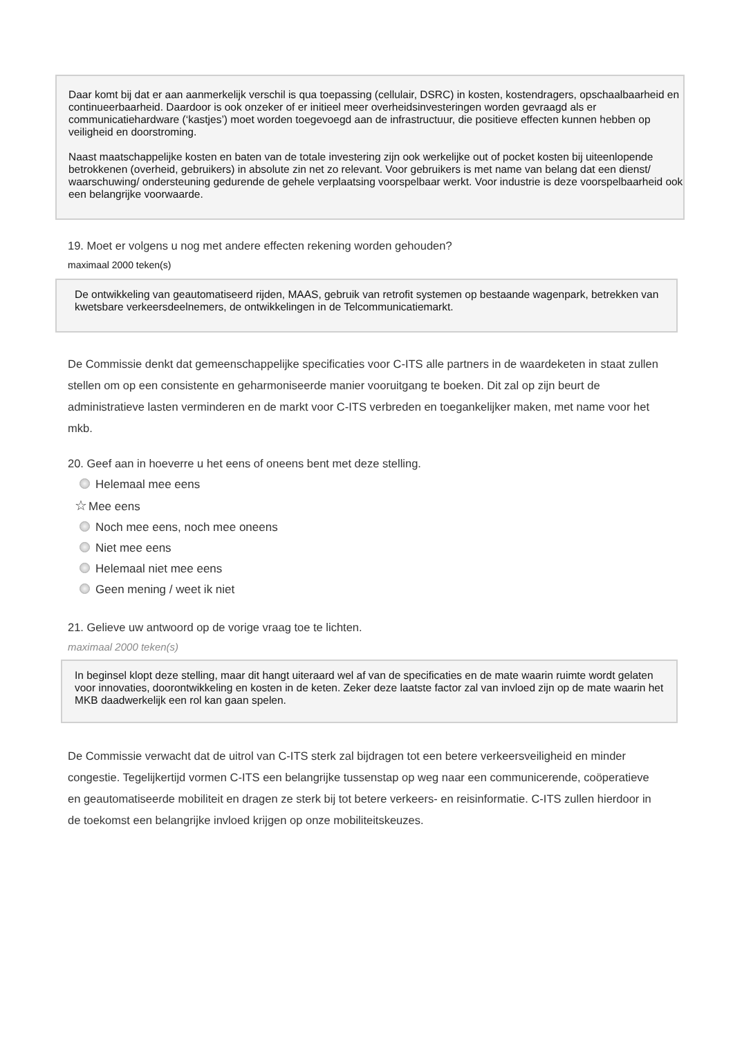Daar komt bij dat er aan aanmerkelijk verschil is qua toepassing (cellulair, DSRC) in kosten, kostendragers, opschaalbaarheid en continueerbaarheid. Daardoor is ook onzeker of er initieel meer overheidsinvesteringen worden gevraagd als er communicatiehardware (‘kastjes’) moet worden toegevoegd aan de infrastructuur, die positieve effecten kunnen hebben op veiligheid en doorstroming.
Naast maatschappelijke kosten en baten van de totale investering zijn ook werkelijke out of pocket kosten bij uiteenlopende betrokkenen (overheid, gebruikers) in absolute zin net zo relevant. Voor gebruikers is met name van belang dat een dienst/ waarschuwing/ ondersteuning gedurende de gehele verplaatsing voorspelbaar werkt. Voor industrie is deze voorspelbaarheid ook een belangrijke voorwaarde.
19. Moet er volgens u nog met andere effecten rekening worden gehouden?
maximaal 2000 teken(s)
De ontwikkeling van geautomatiseerd rijden, MAAS, gebruik van retrofit systemen op bestaande wagenpark, betrekken van kwetsbare verkeersdeelnemers, de ontwikkelingen in de Telcommunicatiemarkt.
De Commissie denkt dat gemeenschappelijke specificaties voor C-ITS alle partners in de waardeketen in staat zullen stellen om op een consistente en geharmoniseerde manier vooruitgang te boeken. Dit zal op zijn beurt de administratieve lasten verminderen en de markt voor C-ITS verbreden en toegankelijker maken, met name voor het mkb.
20. Geef aan in hoeverre u het eens of oneens bent met deze stelling.
Helemaal mee eens
☆Mee eens
Noch mee eens, noch mee oneens
Niet mee eens
Helemaal niet mee eens
Geen mening / weet ik niet
21. Gelieve uw antwoord op de vorige vraag toe te lichten.
maximaal 2000 teken(s)
In beginsel klopt deze stelling, maar dit hangt uiteraard wel af van de specificaties en de mate waarin ruimte wordt gelaten voor innovaties, doorontwikkeling en kosten in de keten. Zeker deze laatste factor zal van invloed zijn op de mate waarin het MKB daadwerkelijk een rol kan gaan spelen.
De Commissie verwacht dat de uitrol van C-ITS sterk zal bijdragen tot een betere verkeersveiligheid en minder congestie. Tegelijkertijd vormen C-ITS een belangrijke tussenstap op weg naar een communicerende, coöperatieve en geautomatiseerde mobiliteit en dragen ze sterk bij tot betere verkeers- en reisinformatie. C-ITS zullen hierdoor in de toekomst een belangrijke invloed krijgen op onze mobiliteitskeuzes.